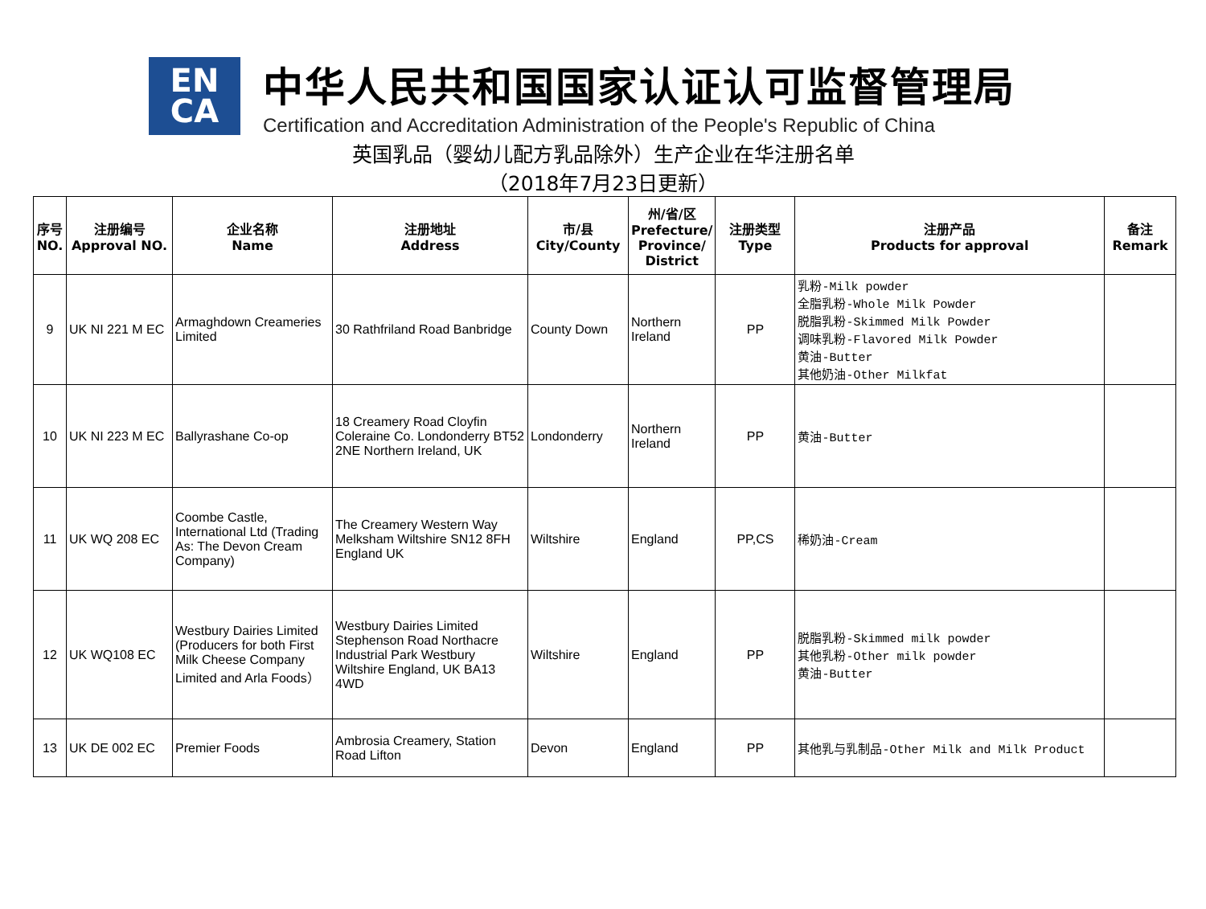EN
CA
中华人民共和国国家认证认可监督管理局
Certification and Accreditation Administration of the People's Republic of China
英国乳品（婴幼儿配方乳品除外）生产企业在华注册名单
（2018年7月23日更新）
| 序号 NO. | 注册编号 Approval NO. | 企业名称 Name | 注册地址 Address | 市/县 City/County | 州/省/区 Prefecture/ Province/ District | 注册类型 Type | 注册产品 Products for approval | 备注 Remark |
| --- | --- | --- | --- | --- | --- | --- | --- | --- |
| 9 | UK NI 221 M EC | Armaghdown Creameries Limited | 30 Rathfriland Road Banbridge | County Down | Northern Ireland | PP | 乳粉-Milk powder 全脂乳粉-Whole Milk Powder 脱脂乳粉-Skimmed Milk Powder 调味乳粉-Flavored Milk Powder 黄油-Butter 其他奶油-Other Milkfat | |
| 10 | UK NI 223 M EC | Ballyrashane Co-op | 18 Creamery Road Cloyfin Coleraine Co. Londonderry BT52 2NE Northern Ireland, UK | Londonderry | Northern Ireland | PP | 黄油-Butter | |
| 11 | UK WQ 208 EC | Coombe Castle, International Ltd (Trading As: The Devon Cream Company) | The Creamery Western Way Melksham Wiltshire SN12 8FH England UK | Wiltshire | England | PP,CS | 稀奶油-Cream | |
| 12 | UK WQ108 EC | Westbury Dairies Limited (Producers for both First Milk Cheese Company Limited and Arla Foods） | Westbury Dairies Limited Stephenson Road Northacre Industrial Park Westbury Wiltshire England, UK BA13 4WD | Wiltshire | England | PP | 脱脂乳粉-Skimmed milk powder 其他乳粉-Other milk powder 黄油-Butter | |
| 13 | UK DE 002 EC | Premier Foods | Ambrosia Creamery, Station Road Lifton | Devon | England | PP | 其他乳与乳制品-Other Milk and Milk Product | |